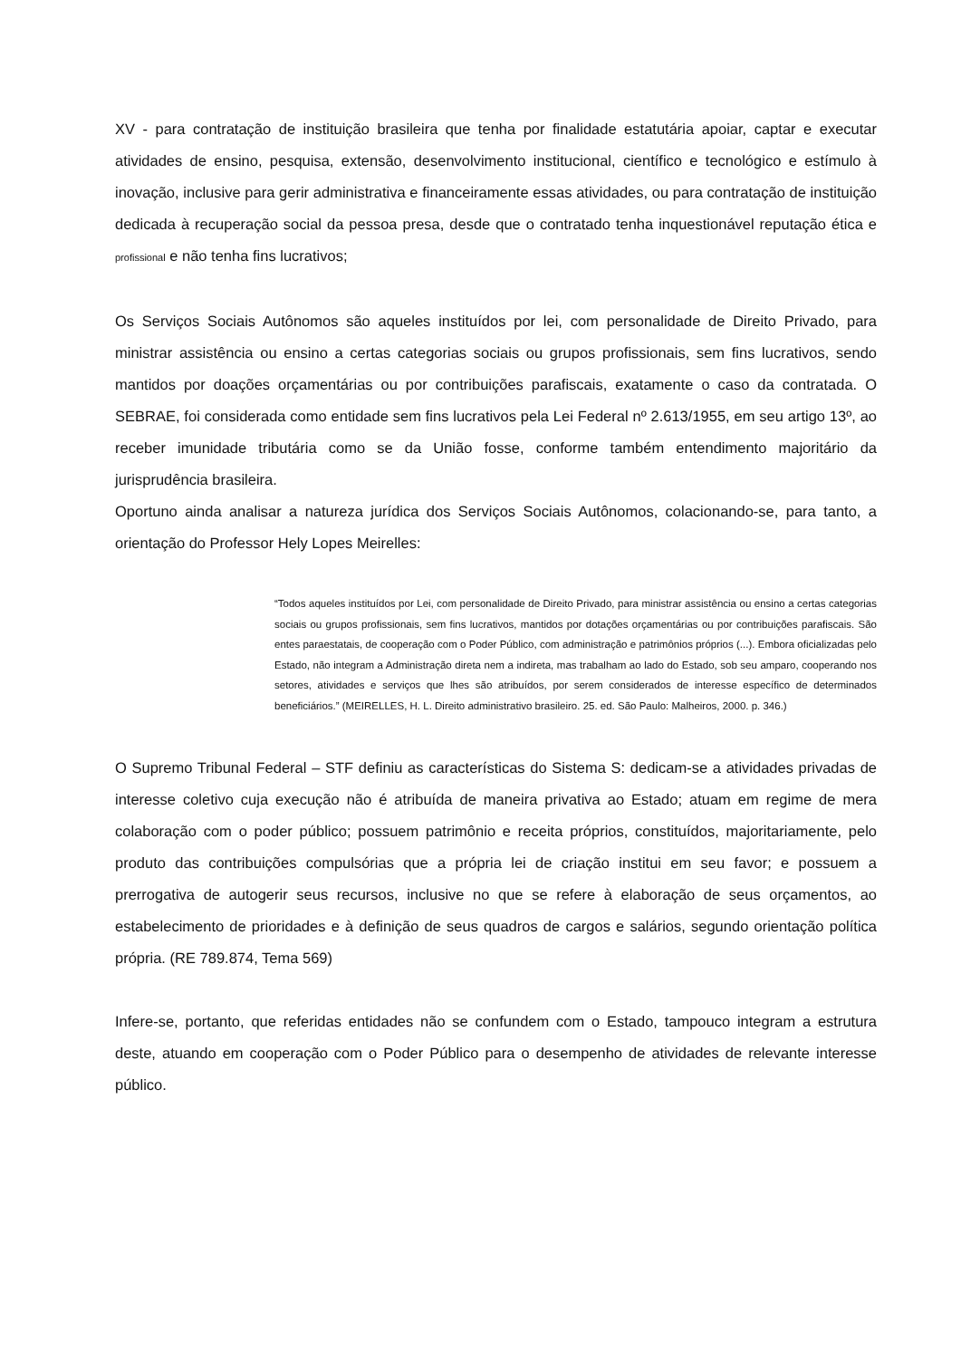XV - para contratação de instituição brasileira que tenha por finalidade estatutária apoiar, captar e executar atividades de ensino, pesquisa, extensão, desenvolvimento institucional, científico e tecnológico e estímulo à inovação, inclusive para gerir administrativa e financeiramente essas atividades, ou para contratação de instituição dedicada à recuperação social da pessoa presa, desde que o contratado tenha inquestionável reputação ética e profissional e não tenha fins lucrativos;
Os Serviços Sociais Autônomos são aqueles instituídos por lei, com personalidade de Direito Privado, para ministrar assistência ou ensino a certas categorias sociais ou grupos profissionais, sem fins lucrativos, sendo mantidos por doações orçamentárias ou por contribuições parafiscais, exatamente o caso da contratada. O SEBRAE, foi considerada como entidade sem fins lucrativos pela Lei Federal nº 2.613/1955, em seu artigo 13º, ao receber imunidade tributária como se da União fosse, conforme também entendimento majoritário da jurisprudência brasileira.
Oportuno ainda analisar a natureza jurídica dos Serviços Sociais Autônomos, colacionando-se, para tanto, a orientação do Professor Hely Lopes Meirelles:
“Todos aqueles instituídos por Lei, com personalidade de Direito Privado, para ministrar assistência ou ensino a certas categorias sociais ou grupos profissionais, sem fins lucrativos, mantidos por dotações orçamentárias ou por contribuições parafiscais. São entes paraestatais, de cooperação com o Poder Público, com administração e patrimônios próprios (...). Embora oficializadas pelo Estado, não integram a Administração direta nem a indireta, mas trabalham ao lado do Estado, sob seu amparo, cooperando nos setores, atividades e serviços que lhes são atribuídos, por serem considerados de interesse específico de determinados beneficiários.” (MEIRELLES, H. L. Direito administrativo brasileiro. 25. ed. São Paulo: Malheiros, 2000. p. 346.)
O Supremo Tribunal Federal – STF definiu as características do Sistema S: dedicam-se a atividades privadas de interesse coletivo cuja execução não é atribuída de maneira privativa ao Estado; atuam em regime de mera colaboração com o poder público; possuem patrimônio e receita próprios, constituídos, majoritariamente, pelo produto das contribuições compulsórias que a própria lei de criação institui em seu favor; e possuem a prerrogativa de autogerir seus recursos, inclusive no que se refere à elaboração de seus orçamentos, ao estabelecimento de prioridades e à definição de seus quadros de cargos e salários, segundo orientação política própria. (RE 789.874, Tema 569)
Infere-se, portanto, que referidas entidades não se confundem com o Estado, tampouco integram a estrutura deste, atuando em cooperação com o Poder Público para o desempenho de atividades de relevante interesse público.